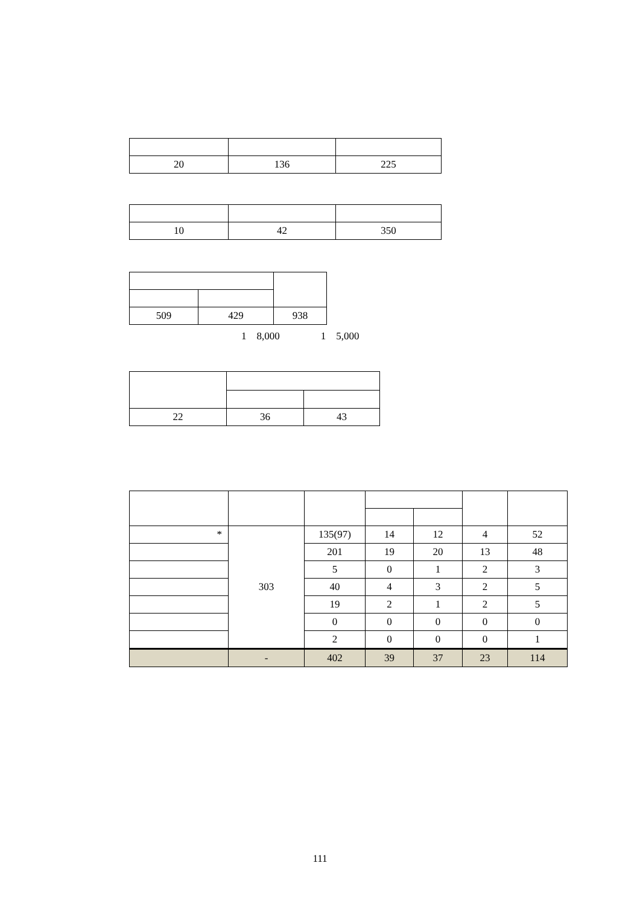| 20 | 136 | 225 |
| 10 | 42 | 350 |
| 509 | 429 | 938 |
1　8,000　　　　1　5,000
| 22 | 36 | 43 |
| * | 303 | 135(97) | 14 | 12 | 4 | 52 |
| | | 201 | 19 | 20 | 13 | 48 |
| | | 5 | 0 | 1 | 2 | 3 |
| | | 40 | 4 | 3 | 2 | 5 |
| | | 19 | 2 | 1 | 2 | 5 |
| | | 0 | 0 | 0 | 0 | 0 |
| | | 2 | 0 | 0 | 0 | 1 |
| | - | 402 | 39 | 37 | 23 | 114 |
111